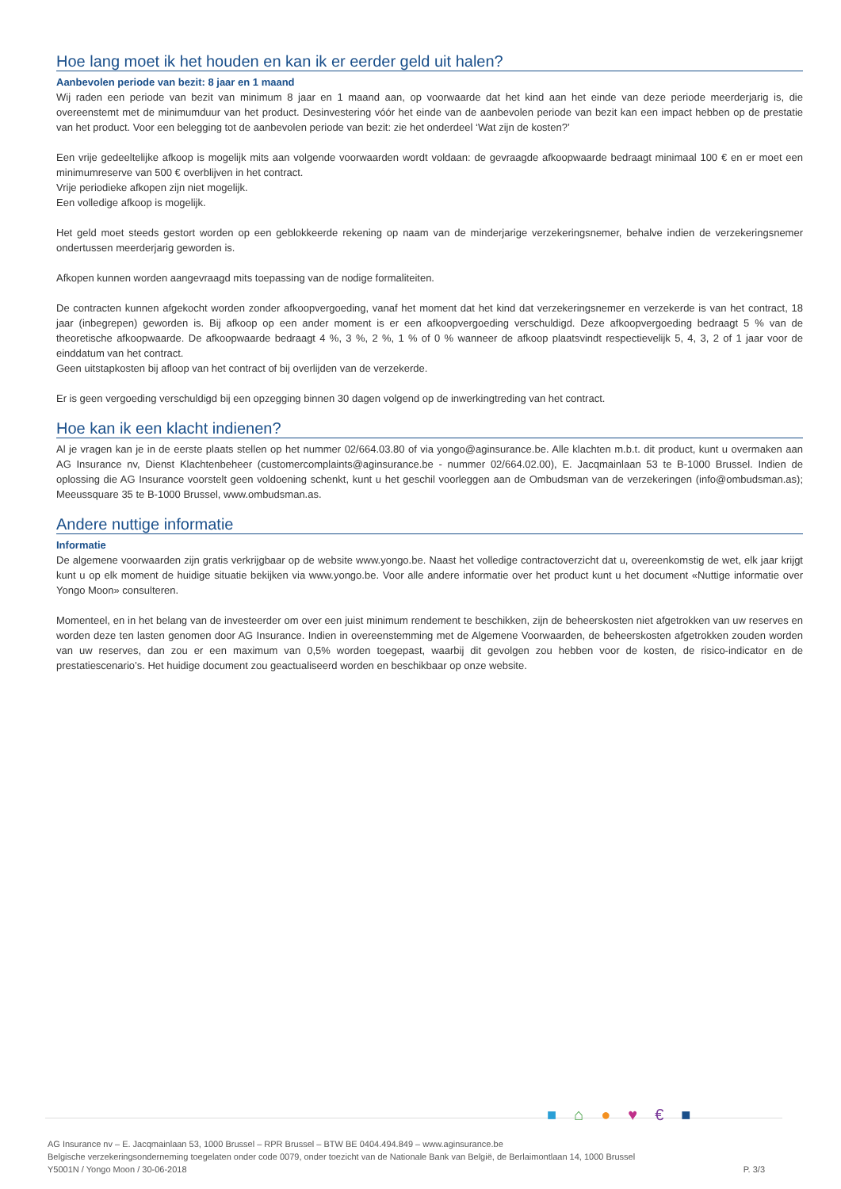Hoe lang moet ik het houden en kan ik er eerder geld uit halen?
Aanbevolen periode van bezit: 8 jaar en 1 maand
Wij raden een periode van bezit van minimum 8 jaar en 1 maand aan, op voorwaarde dat het kind aan het einde van deze periode meerderjarig is, die overeenstemt met de minimumduur van het product. Desinvestering vóór het einde van de aanbevolen periode van bezit kan een impact hebben op de prestatie van het product. Voor een belegging tot de aanbevolen periode van bezit: zie het onderdeel ‘Wat zijn de kosten?’
Een vrije gedeeltelijke afkoop is mogelijk mits aan volgende voorwaarden wordt voldaan: de gevraagde afkoopwaarde bedraagt minimaal 100 € en er moet een minimumreserve van 500 € overblijven in het contract.
Vrije periodieke afkopen zijn niet mogelijk.
Een volledige afkoop is mogelijk.
Het geld moet steeds gestort worden op een geblokkeerde rekening op naam van de minderjarige verzekeringsnemer, behalve indien de verzekeringsnemer ondertussen meerderjarig geworden is.
Afkopen kunnen worden aangevraagd mits toepassing van de nodige formaliteiten.
De contracten kunnen afgekocht worden zonder afkoopvergoeding, vanaf het moment dat het kind dat verzekeringsnemer en verzekerde is van het contract, 18 jaar (inbegrepen) geworden is. Bij afkoop op een ander moment is er een afkoopvergoeding verschuldigd. Deze afkoopvergoeding bedraagt 5 % van de theoretische afkoopwaarde. De afkoopwaarde bedraagt 4 %, 3 %, 2 %, 1 % of 0 % wanneer de afkoop plaatsvindt respectievelijk 5, 4, 3, 2 of 1 jaar voor de einddatum van het contract.
Geen uitstapkosten bij afloop van het contract of bij overlijden van de verzekerde.
Er is geen vergoeding verschuldigd bij een opzegging binnen 30 dagen volgend op de inwerkingtreding van het contract.
Hoe kan ik een klacht indienen?
Al je vragen kan je in de eerste plaats stellen op het nummer 02/664.03.80 of via yongo@aginsurance.be. Alle klachten m.b.t. dit product, kunt u overmaken aan AG Insurance nv, Dienst Klachtenbeheer (customercomplaints@aginsurance.be - nummer 02/664.02.00), E. Jacqmainlaan 53 te B-1000 Brussel. Indien de oplossing die AG Insurance voorstelt geen voldoening schenkt, kunt u het geschil voorleggen aan de Ombudsman van de verzekeringen (info@ombudsman.as); Meeussquare 35 te B-1000 Brussel, www.ombudsman.as.
Andere nuttige informatie
Informatie
De algemene voorwaarden zijn gratis verkrijgbaar op de website www.yongo.be. Naast het volledige contractoverzicht dat u, overeenkomstig de wet, elk jaar krijgt kunt u op elk moment de huidige situatie bekijken via www.yongo.be. Voor alle andere informatie over het product kunt u het document «Nuttige informatie over Yongo Moon» consulteren.
Momenteel, en in het belang van de investeerder om over een juist minimum rendement te beschikken, zijn de beheerskosten niet afgetrokken van uw reserves en worden deze ten lasten genomen door AG Insurance. Indien in overeenstemming met de Algemene Voorwaarden, de beheerskosten afgetrokken zouden worden van uw reserves, dan zou er een maximum van 0,5% worden toegepast, waarbij dit gevolgen zou hebben voor de kosten, de risico-indicator en de prestatiescenario’s. Het huidige document zou geactualiseerd worden en beschikbaar op onze website.
■⌂●♥€■
AG Insurance nv – E. Jacqmainlaan 53, 1000 Brussel – RPR Brussel – BTW BE 0404.494.849 – www.aginsurance.be
Belgische verzekeringsonderneming toegelaten onder code 0079, onder toezicht van de Nationale Bank van België, de Berlaimontlaan 14, 1000 Brussel
Y5001N / Yongo Moon / 30-06-2018 P. 3/3